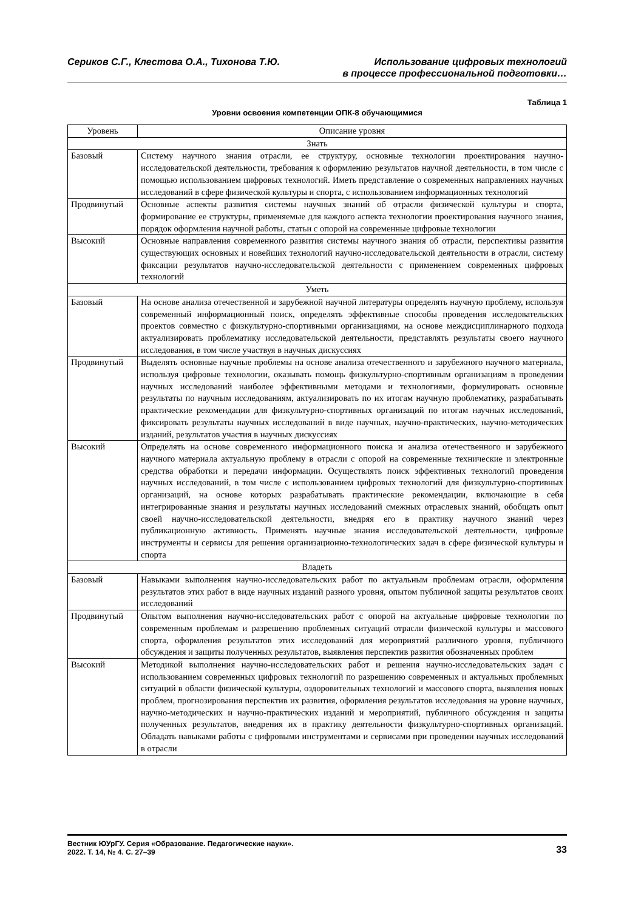Сериков С.Г., Клестова О.А., Тихонова Т.Ю.
Использование цифровых технологий
в процессе профессиональной подготовки…
Таблица 1
Уровни освоения компетенции ОПК-8 обучающимися
| Уровень | Описание уровня |
| --- | --- |
| Знать | |
| Базовый | Систему научного знания отрасли, ее структуру, основные технологии проектирования научно-исследовательской деятельности, требования к оформлению результатов научной деятельности, в том числе с помощью использованием цифровых технологий. Иметь представление о современных направлениях научных исследований в сфере физической культуры и спорта, с использованием информационных технологий |
| Продвинутый | Основные аспекты развития системы научных знаний об отрасли физической культуры и спорта, формирование ее структуры, применяемые для каждого аспекта технологии проектирования научного знания, порядок оформления научной работы, статьи с опорой на современные цифровые технологии |
| Высокий | Основные направления современного развития системы научного знания об отрасли, перспективы развития существующих основных и новейших технологий научно-исследовательской деятельности в отрасли, систему фиксации результатов научно-исследовательской деятельности с применением современных цифровых технологий |
| Уметь | |
| Базовый | На основе анализа отечественной и зарубежной научной литературы определять научную проблему, используя современный информационный поиск, определять эффективные способы проведения исследовательских проектов совместно с физкультурно-спортивными организациями, на основе междисциплинарного подхода актуализировать проблематику исследовательской деятельности, представлять результаты своего научного исследования, в том числе участвуя в научных дискуссиях |
| Продвинутый | Выделять основные научные проблемы на основе анализа отечественного и зарубежного научного материала, используя цифровые технологии, оказывать помощь физкультурно-спортивным организациям в проведении научных исследований наиболее эффективными методами и технологиями, формулировать основные результаты по научным исследованиям, актуализировать по их итогам научную проблематику, разрабатывать практические рекомендации для физкультурно-спортивных организаций по итогам научных исследований, фиксировать результаты научных исследований в виде научных, научно-практических, научно-методических изданий, результатов участия в научных дискуссиях |
| Высокий | Определять на основе современного информационного поиска и анализа отечественного и зарубежного научного материала актуальную проблему в отрасли с опорой на современные технические и электронные средства обработки и передачи информации. Осуществлять поиск эффективных технологий проведения научных исследований, в том числе с использованием цифровых технологий для физкультурно-спортивных организаций, на основе которых разрабатывать практические рекомендации, включающие в себя интегрированные знания и результаты научных исследований смежных отраслевых знаний, обобщать опыт своей научно-исследовательской деятельности, внедряя его в практику научного знаний через публикационную активность. Применять научные знания исследовательской деятельности, цифровые инструменты и сервисы для решения организационно-технологических задач в сфере физической культуры и спорта |
| Владеть | |
| Базовый | Навыками выполнения научно-исследовательских работ по актуальным проблемам отрасли, оформления результатов этих работ в виде научных изданий разного уровня, опытом публичной защиты результатов своих исследований |
| Продвинутый | Опытом выполнения научно-исследовательских работ с опорой на актуальные цифровые технологии по современным проблемам и разрешению проблемных ситуаций отрасли физической культуры и массового спорта, оформления результатов этих исследований для мероприятий различного уровня, публичного обсуждения и защиты полученных результатов, выявления перспектив развития обозначенных проблем |
| Высокий | Методикой выполнения научно-исследовательских работ и решения научно-исследовательских задач с использованием современных цифровых технологий по разрешению современных и актуальных проблемных ситуаций в области физической культуры, оздоровительных технологий и массового спорта, выявления новых проблем, прогнозирования перспектив их развития, оформления результатов исследования на уровне научных, научно-методических и научно-практических изданий и мероприятий, публичного обсуждения и защиты полученных результатов, внедрения их в практику деятельности физкультурно-спортивных организаций. Обладать навыками работы с цифровыми инструментами и сервисами при проведении научных исследований в отрасли |
Вестник ЮУрГУ. Серия «Образование. Педагогические науки».
2022. Т. 14, № 4. С. 27–39
33